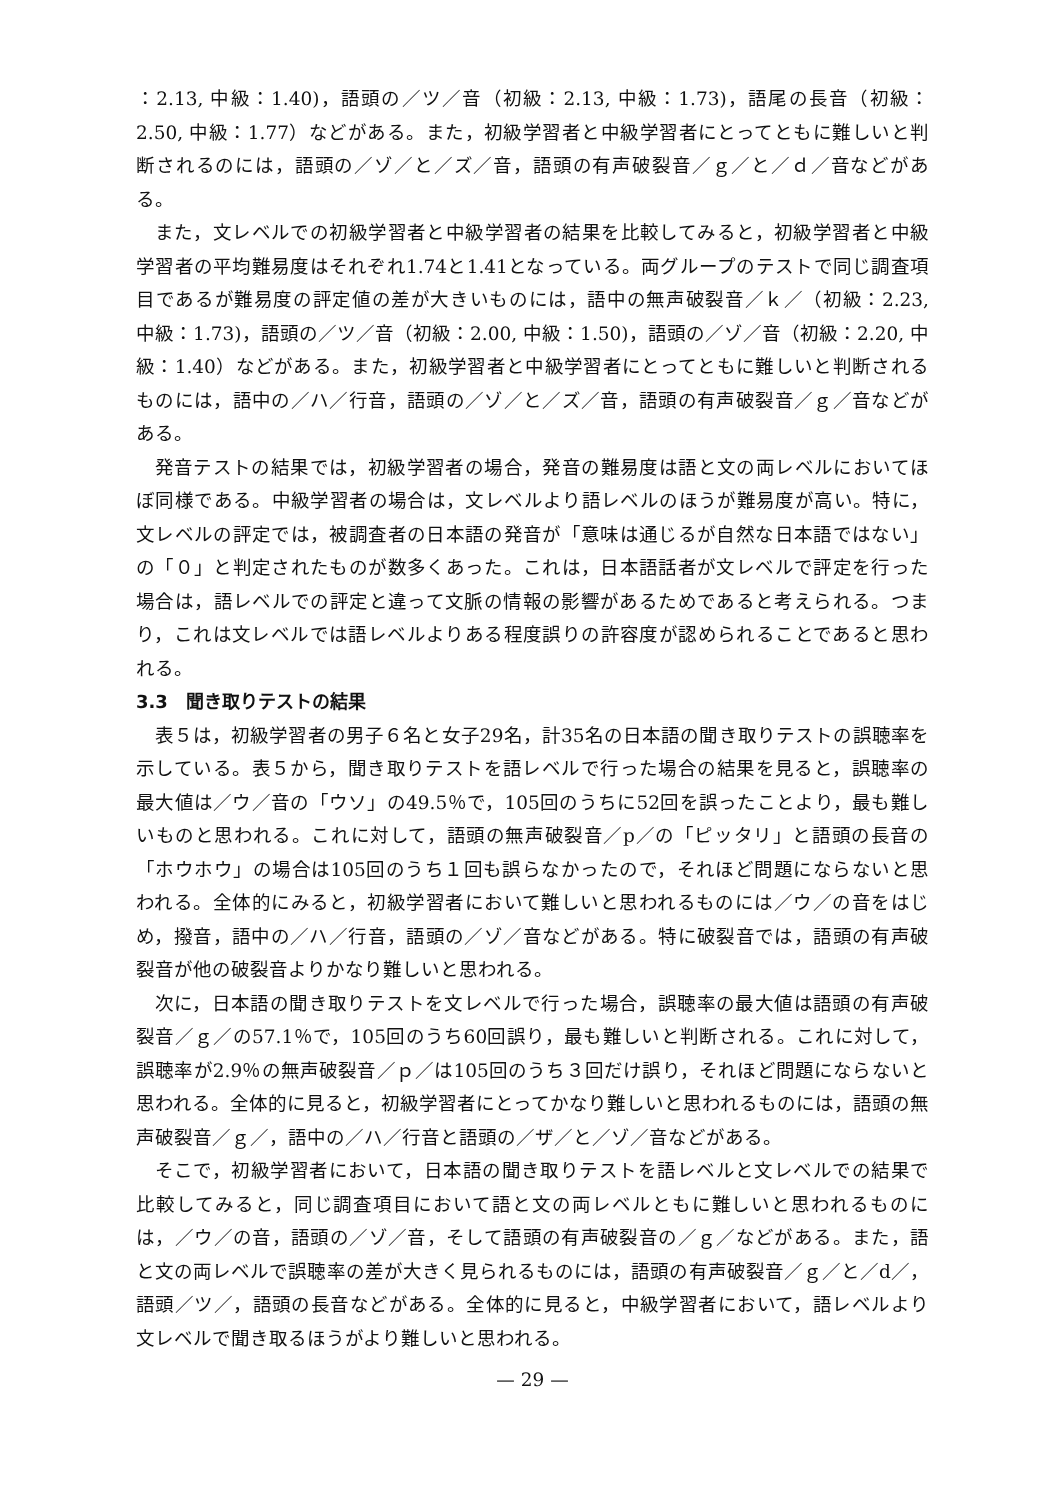：2.13, 中級：1.40)，語頭の／ツ／音（初級：2.13, 中級：1.73)，語尾の長音（初級：2.50, 中級：1.77）などがある。また，初級学習者と中級学習者にとってともに難しいと判断されるのには，語頭の／ゾ／と／ズ／音，語頭の有声破裂音／ｇ／と／ｄ／音などがある。
また，文レベルでの初級学習者と中級学習者の結果を比較してみると，初級学習者と中級学習者の平均難易度はそれぞれ1.74と1.41となっている。両グループのテストで同じ調査項目であるが難易度の評定値の差が大きいものには，語中の無声破裂音／ｋ／（初級：2.23, 中級：1.73)，語頭の／ツ／音（初級：2.00, 中級：1.50)，語頭の／ゾ／音（初級：2.20, 中級：1.40）などがある。また，初級学習者と中級学習者にとってともに難しいと判断されるものには，語中の／ハ／行音，語頭の／ゾ／と／ズ／音，語頭の有声破裂音／ｇ／音などがある。
発音テストの結果では，初級学習者の場合，発音の難易度は語と文の両レベルにおいてほぼ同様である。中級学習者の場合は，文レベルより語レベルのほうが難易度が高い。特に，文レベルの評定では，被調査者の日本語の発音が「意味は通じるが自然な日本語ではない」の「０」と判定されたものが数多くあった。これは，日本語話者が文レベルで評定を行った場合は，語レベルでの評定と違って文脈の情報の影響があるためであると考えられる。つまり，これは文レベルでは語レベルよりある程度誤りの許容度が認められることであると思われる。
3.3　聞き取りテストの結果
表５は，初級学習者の男子６名と女子29名，計35名の日本語の聞き取りテストの誤聴率を示している。表５から，聞き取りテストを語レベルで行った場合の結果を見ると，誤聴率の最大値は／ウ／音の「ウソ」の49.5％で，105回のうちに52回を誤ったことより，最も難しいものと思われる。これに対して，語頭の無声破裂音／p／の「ピッタリ」と語頭の長音の「ホウホウ」の場合は105回のうち１回も誤らなかったので，それほど問題にならないと思われる。全体的にみると，初級学習者において難しいと思われるものには／ウ／の音をはじめ，撥音，語中の／ハ／行音，語頭の／ゾ／音などがある。特に破裂音では，語頭の有声破裂音が他の破裂音よりかなり難しいと思われる。
次に，日本語の聞き取りテストを文レベルで行った場合，誤聴率の最大値は語頭の有声破裂音／ｇ／の57.1％で，105回のうち60回誤り，最も難しいと判断される。これに対して，誤聴率が2.9％の無声破裂音／ｐ／は105回のうち３回だけ誤り，それほど問題にならないと思われる。全体的に見ると，初級学習者にとってかなり難しいと思われるものには，語頭の無声破裂音／ｇ／，語中の／ハ／行音と語頭の／ザ／と／ゾ／音などがある。
そこで，初級学習者において，日本語の聞き取りテストを語レベルと文レベルでの結果で比較してみると，同じ調査項目において語と文の両レベルともに難しいと思われるものには，／ウ／の音，語頭の／ゾ／音，そして語頭の有声破裂音の／ｇ／などがある。また，語と文の両レベルで誤聴率の差が大きく見られるものには，語頭の有声破裂音／ｇ／と／d／，語頭／ツ／，語頭の長音などがある。全体的に見ると，中級学習者において，語レベルより文レベルで聞き取るほうがより難しいと思われる。
— 29 —